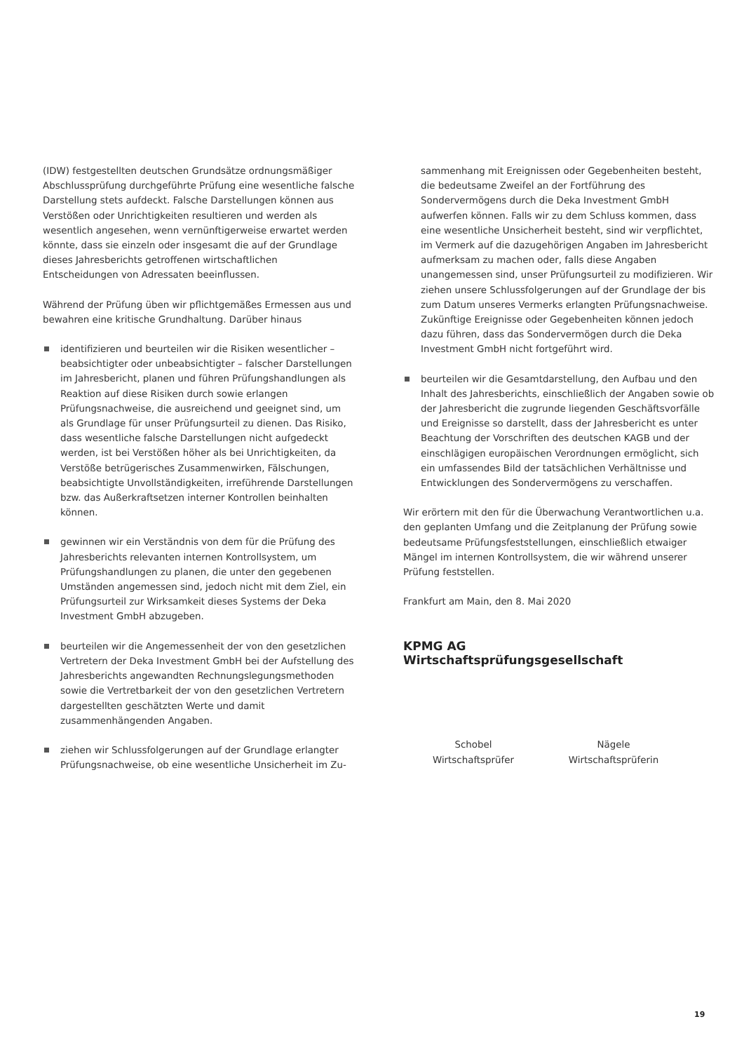(IDW) festgestellten deutschen Grundsätze ordnungsmäßiger Abschlussprüfung durchgeführte Prüfung eine wesentliche falsche Darstellung stets aufdeckt. Falsche Darstellungen können aus Verstößen oder Unrichtigkeiten resultieren und werden als wesentlich angesehen, wenn vernünftigerweise erwartet werden könnte, dass sie einzeln oder insgesamt die auf der Grundlage dieses Jahresberichts getroffenen wirtschaftlichen Entscheidungen von Adressaten beeinflussen.
Während der Prüfung üben wir pflichtgemäßes Ermessen aus und bewahren eine kritische Grundhaltung. Darüber hinaus
identifizieren und beurteilen wir die Risiken wesentlicher – beabsichtigter oder unbeabsichtigter – falscher Darstellungen im Jahresbericht, planen und führen Prüfungshandlungen als Reaktion auf diese Risiken durch sowie erlangen Prüfungsnachweise, die ausreichend und geeignet sind, um als Grundlage für unser Prüfungsurteil zu dienen. Das Risiko, dass wesentliche falsche Darstellungen nicht aufgedeckt werden, ist bei Verstößen höher als bei Unrichtigkeiten, da Verstöße betrügerisches Zusammenwirken, Fälschungen, beabsichtigte Unvollständigkeiten, irreführende Darstellungen bzw. das Außerkraftsetzen interner Kontrollen beinhalten können.
gewinnen wir ein Verständnis von dem für die Prüfung des Jahresberichts relevanten internen Kontrollsystem, um Prüfungshandlungen zu planen, die unter den gegebenen Umständen angemessen sind, jedoch nicht mit dem Ziel, ein Prüfungsurteil zur Wirksamkeit dieses Systems der Deka Investment GmbH abzugeben.
beurteilen wir die Angemessenheit der von den gesetzlichen Vertretern der Deka Investment GmbH bei der Aufstellung des Jahresberichts angewandten Rechnungslegungsmethoden sowie die Vertretbarkeit der von den gesetzlichen Vertretern dargestellten geschätzten Werte und damit zusammenhängenden Angaben.
ziehen wir Schlussfolgerungen auf der Grundlage erlangter Prüfungsnachweise, ob eine wesentliche Unsicherheit im Zu-
sammenhang mit Ereignissen oder Gegebenheiten besteht, die bedeutsame Zweifel an der Fortführung des Sondervermögens durch die Deka Investment GmbH aufwerfen können. Falls wir zu dem Schluss kommen, dass eine wesentliche Unsicherheit besteht, sind wir verpflichtet, im Vermerk auf die dazugehörigen Angaben im Jahresbericht aufmerksam zu machen oder, falls diese Angaben unangemessen sind, unser Prüfungsurteil zu modifizieren. Wir ziehen unsere Schlussfolgerungen auf der Grundlage der bis zum Datum unseres Vermerks erlangten Prüfungsnachweise. Zukünftige Ereignisse oder Gegebenheiten können jedoch dazu führen, dass das Sondervermögen durch die Deka Investment GmbH nicht fortgeführt wird.
beurteilen wir die Gesamtdarstellung, den Aufbau und den Inhalt des Jahresberichts, einschließlich der Angaben sowie ob der Jahresbericht die zugrunde liegenden Geschäftsvorfälle und Ereignisse so darstellt, dass der Jahresbericht es unter Beachtung der Vorschriften des deutschen KAGB und der einschlägigen europäischen Verordnungen ermöglicht, sich ein umfassendes Bild der tatsächlichen Verhältnisse und Entwicklungen des Sondervermögens zu verschaffen.
Wir erörtern mit den für die Überwachung Verantwortlichen u.a. den geplanten Umfang und die Zeitplanung der Prüfung sowie bedeutsame Prüfungsfeststellungen, einschließlich etwaiger Mängel im internen Kontrollsystem, die wir während unserer Prüfung feststellen.
Frankfurt am Main, den 8. Mai 2020
KPMG AG
Wirtschaftsprüfungsgesellschaft
Schobel
Wirtschaftsprüfer
Nägele
Wirtschaftsprüferin
19